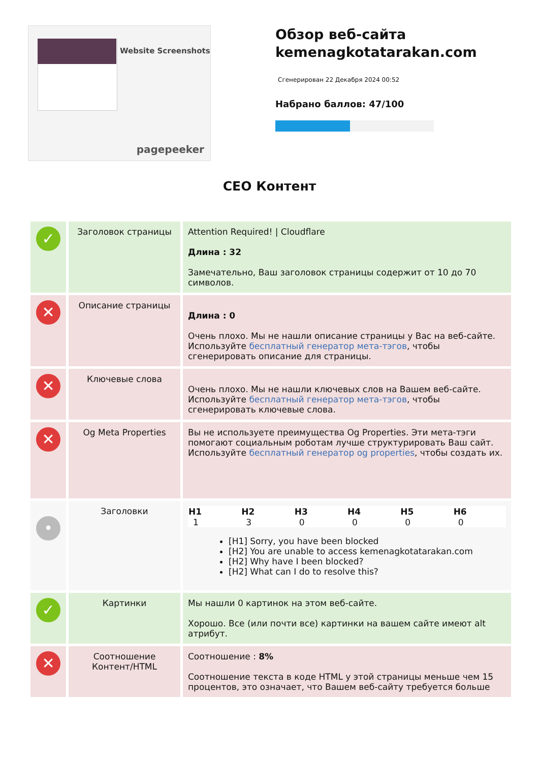Website Screenshots
pagepeeker
Обзор веб-сайта kemenagkotatarakan.com
Сгенерирован 22 Декабря 2024 00:52
Набрано баллов: 47/100
СЕО Контент
| ✓ | Заголовок страницы | Attention Required! / Cloudflare Длина : 32 Замечательно, Ваш заголовок страницы содержит от 10 до 70 символов. |
| ✕ | Описание страницы | Длина : 0 Очень плохо. Мы не нашли описание страницы у Вас на веб-сайте. Используйте бесплатный генератор мета-тэгов , чтобы сгенерировать описание для страницы. |
| ✕ | Ключевые слова | Очень плохо. Мы не нашли ключевых слов на Вашем веб-сайте. Используйте бесплатный генератор мета-тэгов , чтобы сгенерировать ключевые слова. |
| ✕ | Og Meta Properties | Вы не используете преимущества Og Properties. Эти мета-тэги помогают социальным роботам лучше структурировать Ваш сайт. Используйте бесплатный генератор og properties , чтобы создать их. |
| • | Заголовки | / H1 / H2 / H3 / H4 / H5 / H6 / / --- / --- / --- / --- / --- / --- / / 1 / 3 / 0 / 0 / 0 / 0 / [H1] Sorry, you have been blocked [H2] You are unable to access kemenagkotatarakan.com [H2] Why have I been blocked? [H2] What can I do to resolve this? |
| ✓ | Картинки | Мы нашли 0 картинок на этом веб-сайте. Хорошо. Все (или почти все) картинки на вашем сайте имеют alt атрибут. |
| ✕ | Соотношение Контент/HTML | Соотношение : 8% Соотношение текста в коде HTML у этой страницы меньше чем 15 процентов, это означает, что Вашем веб-сайту требуется больше |